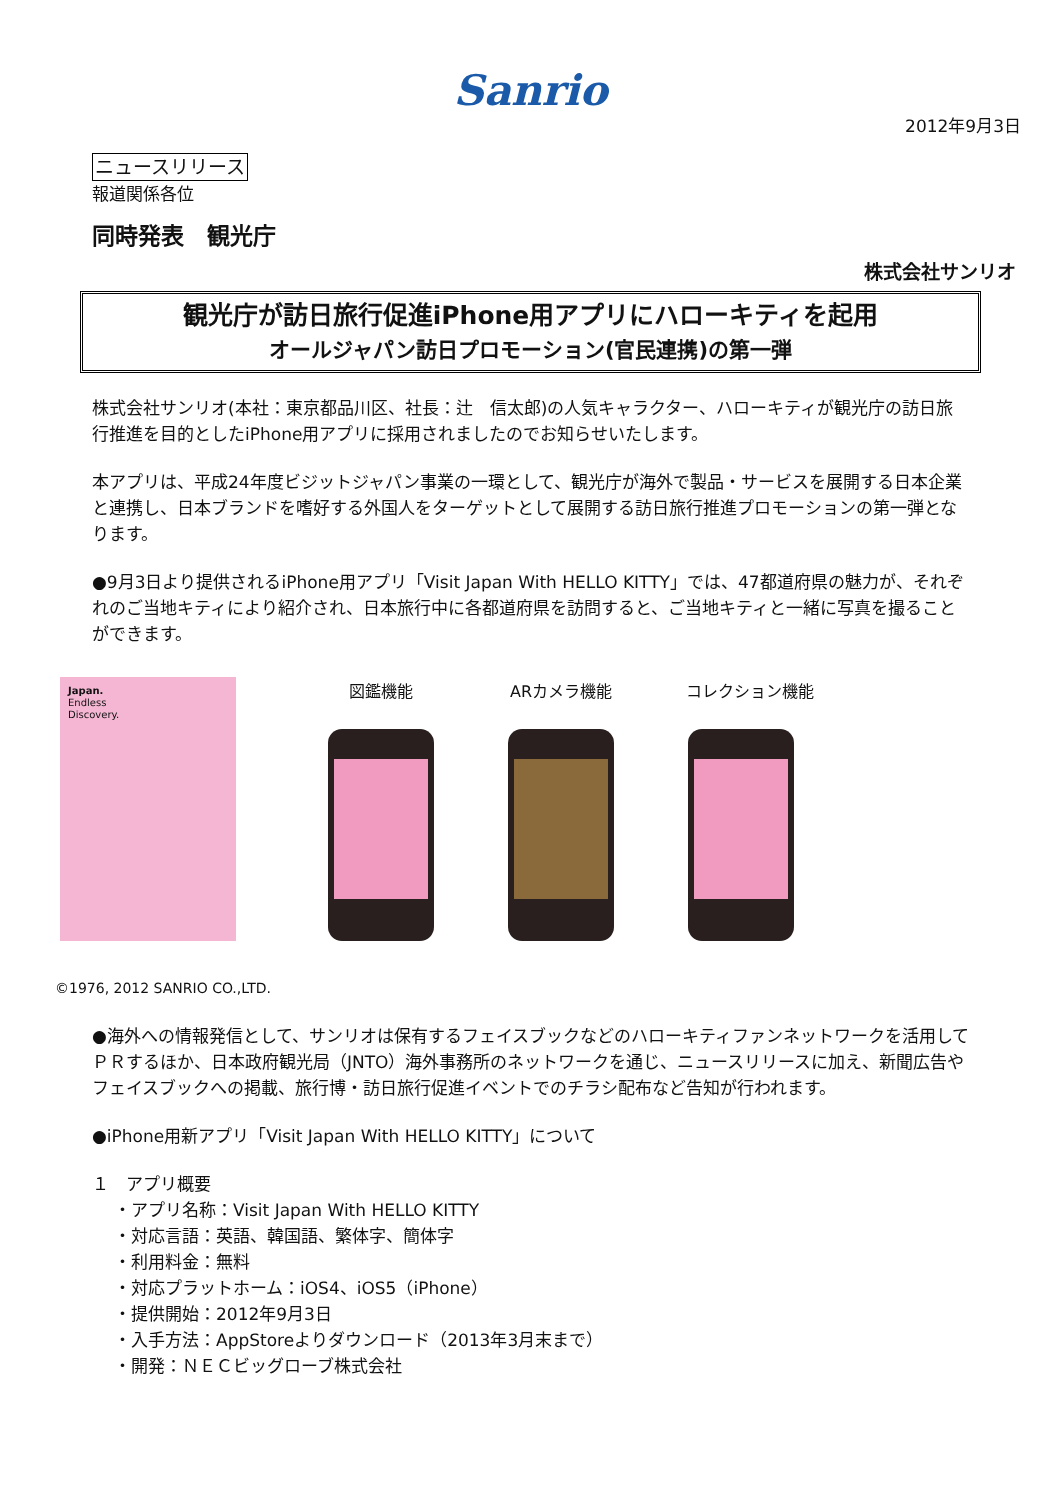Sanrio
2012年9月3日
ニュースリリース
報道関係各位
同時発表　観光庁
株式会社サンリオ
観光庁が訪日旅行促進iPhone用アプリにハローキティを起用
オールジャパン訪日プロモーション(官民連携)の第一弾
株式会社サンリオ(本社：東京都品川区、社長：辻　信太郎)の人気キャラクター、ハローキティが観光庁の訪日旅行推進を目的としたiPhone用アプリに採用されましたのでお知らせいたします。
本アプリは、平成24年度ビジットジャパン事業の一環として、観光庁が海外で製品・サービスを展開する日本企業と連携し、日本ブランドを嗜好する外国人をターゲットとして展開する訪日旅行推進プロモーションの第一弾となります。
●9月3日より提供されるiPhone用アプリ「Visit Japan With HELLO KITTY」では、47都道府県の魅力が、それぞれのご当地キティにより紹介され、日本旅行中に各都道府県を訪問すると、ご当地キティと一緒に写真を撮ることができます。
Japan.
Endless
Discovery.
図鑑機能 ARカメラ機能 コレクション機能
©1976, 2012 SANRIO CO.,LTD.
●海外への情報発信として、サンリオは保有するフェイスブックなどのハローキティファンネットワークを活用してＰＲするほか、日本政府観光局（JNTO）海外事務所のネットワークを通じ、ニュースリリースに加え、新聞広告やフェイスブックへの掲載、旅行博・訪日旅行促進イベントでのチラシ配布など告知が行われます。
●iPhone用新アプリ「Visit Japan With HELLO KITTY」について
１　アプリ概要
・アプリ名称：Visit Japan With HELLO KITTY
・対応言語：英語、韓国語、繁体字、簡体字
・利用料金：無料
・対応プラットホーム：iOS4、iOS5（iPhone）
・提供開始：2012年9月3日
・入手方法：AppStoreよりダウンロード（2013年3月末まで）
・開発：ＮＥＣビッグローブ株式会社